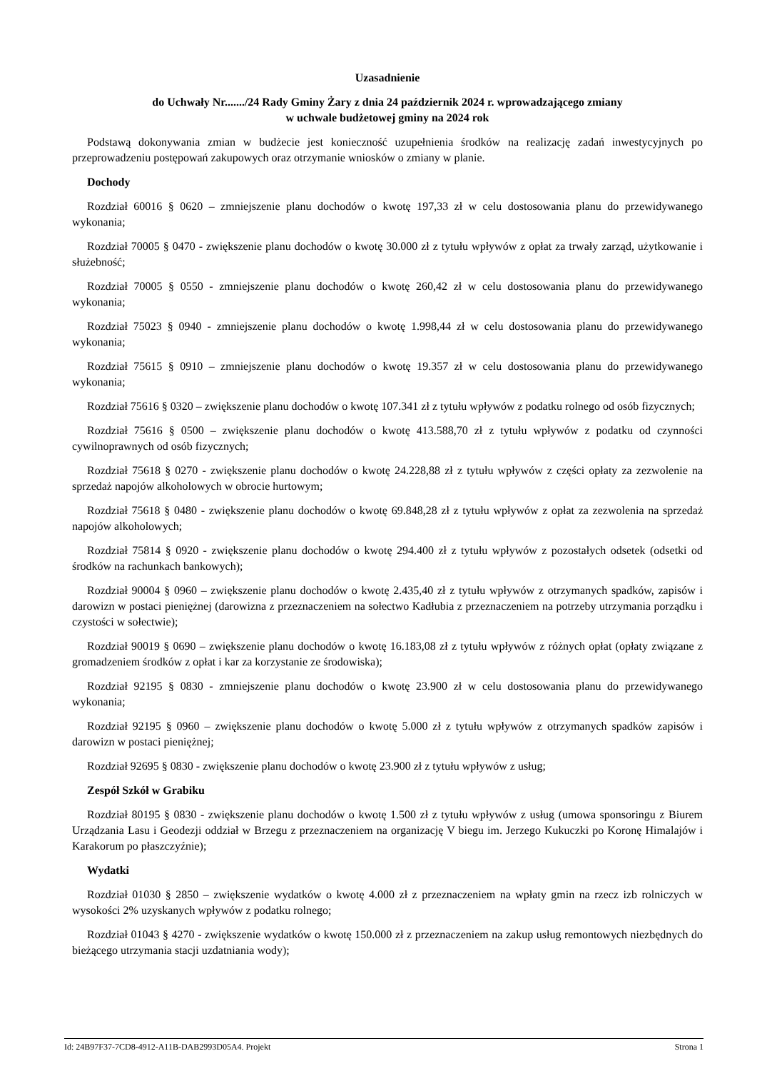Uzasadnienie
do Uchwały Nr......./24 Rady Gminy Żary z dnia 24 październik 2024 r. wprowadzającego zmiany
w uchwale budżetowej gminy na 2024 rok
Podstawą dokonywania zmian w budżecie jest konieczność uzupełnienia środków na realizację zadań inwestycyjnych po przeprowadzeniu postępowań zakupowych oraz otrzymanie wniosków o zmiany w planie.
Dochody
Rozdział 60016 § 0620 – zmniejszenie planu dochodów o kwotę 197,33 zł w celu dostosowania planu do przewidywanego wykonania;
Rozdział 70005 § 0470 - zwiększenie planu dochodów o kwotę 30.000 zł z tytułu wpływów z opłat za trwały zarząd, użytkowanie i służebność;
Rozdział 70005 § 0550 - zmniejszenie planu dochodów o kwotę 260,42 zł w celu dostosowania planu do przewidywanego wykonania;
Rozdział 75023 § 0940 - zmniejszenie planu dochodów o kwotę 1.998,44 zł w celu dostosowania planu do przewidywanego wykonania;
Rozdział 75615 § 0910 – zmniejszenie planu dochodów o kwotę 19.357 zł w celu dostosowania planu do przewidywanego wykonania;
Rozdział 75616 § 0320 – zwiększenie planu dochodów o kwotę 107.341 zł z tytułu wpływów z podatku rolnego od osób fizycznych;
Rozdział 75616 § 0500 – zwiększenie planu dochodów o kwotę 413.588,70 zł z tytułu wpływów z podatku od czynności cywilnoprawnych od osób fizycznych;
Rozdział 75618 § 0270 - zwiększenie planu dochodów o kwotę 24.228,88 zł z tytułu wpływów z części opłaty za zezwolenie na sprzedaż napojów alkoholowych w obrocie hurtowym;
Rozdział 75618 § 0480 - zwiększenie planu dochodów o kwotę 69.848,28 zł z tytułu wpływów z opłat za zezwolenia na sprzedaż napojów alkoholowych;
Rozdział 75814 § 0920 - zwiększenie planu dochodów o kwotę 294.400 zł z tytułu wpływów z pozostałych odsetek (odsetki od środków na rachunkach bankowych);
Rozdział 90004 § 0960 – zwiększenie planu dochodów o kwotę 2.435,40 zł z tytułu wpływów z otrzymanych spadków, zapisów i darowizn w postaci pieniężnej (darowizna z przeznaczeniem na sołectwo Kadłubia z przeznaczeniem na potrzeby utrzymania porządku i czystości w sołectwie);
Rozdział 90019 § 0690 – zwiększenie planu dochodów o kwotę 16.183,08 zł z tytułu wpływów z różnych opłat (opłaty związane z gromadzeniem środków z opłat i kar za korzystanie ze środowiska);
Rozdział 92195 § 0830 - zmniejszenie planu dochodów o kwotę 23.900 zł w celu dostosowania planu do przewidywanego wykonania;
Rozdział 92195 § 0960 – zwiększenie planu dochodów o kwotę 5.000 zł z tytułu wpływów z otrzymanych spadków zapisów i darowizn w postaci pieniężnej;
Rozdział 92695 § 0830 - zwiększenie planu dochodów o kwotę 23.900 zł z tytułu wpływów z usług;
Zespół Szkół w Grabiku
Rozdział 80195 § 0830 - zwiększenie planu dochodów o kwotę 1.500 zł z tytułu wpływów z usług (umowa sponsoringu z Biurem Urządzania Lasu i Geodezji oddział w Brzegu z przeznaczeniem na organizację V biegu im. Jerzego Kukuczki po Koronę Himalajów i Karakorum po płaszczyźnie);
Wydatki
Rozdział 01030 § 2850 – zwiększenie wydatków o kwotę 4.000 zł z przeznaczeniem na wpłaty gmin na rzecz izb rolniczych w wysokości 2% uzyskanych wpływów z podatku rolnego;
Rozdział 01043 § 4270 - zwiększenie wydatków o kwotę 150.000 zł z przeznaczeniem na zakup usług remontowych niezbędnych do bieżącego utrzymania stacji uzdatniania wody);
Id: 24B97F37-7CD8-4912-A11B-DAB2993D05A4. Projekt Strona 1